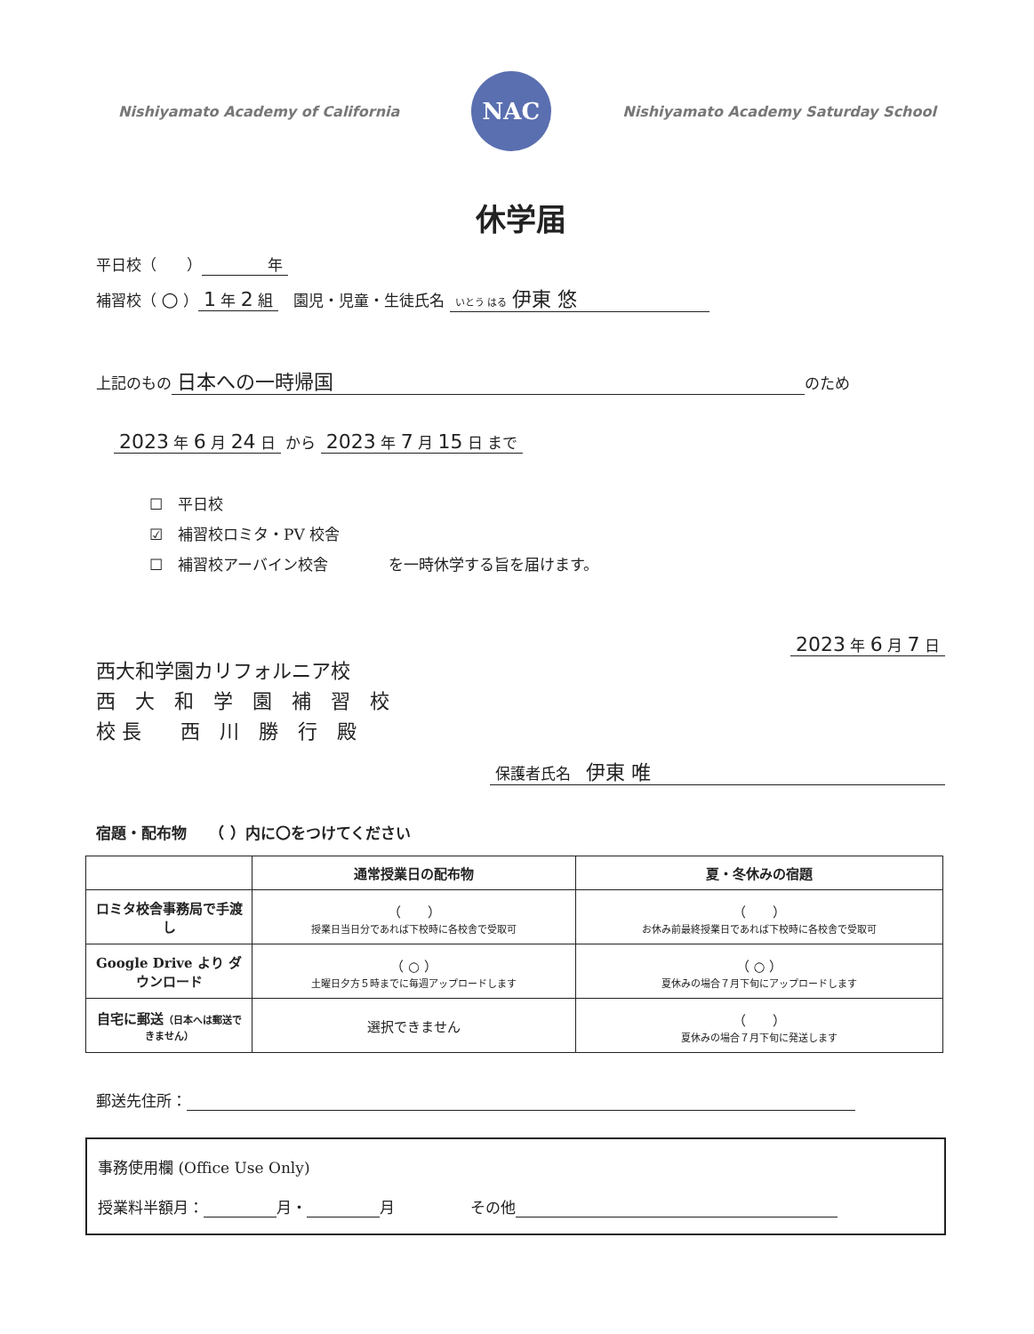Nishiyamato Academy of California
NAC
Nishiyamato Academy Saturday School
休学届
平日校（　　）　　　　年
補習校（ ○ ） 1 年 2 組　園児・児童・生徒氏名 いとう はる 伊東 悠
上記のもの 日本への一時帰国 のため
2023 年 6 月 24 日 から 2023 年 7 月 15 日 まで
☐　平日校
☑　補習校ロミタ・PV 校舎
☐　補習校アーバイン校舎　　　　を一時休学する旨を届けます。
2023 年 6 月 7 日
西大和学園カリフォルニア校
西　大　和　学　園　補　習　校
校 長　　西　川　勝　行　殿
保護者氏名　伊東 唯
宿題・配布物　　（ ）内に〇をつけてください
| | 通常授業日の配布物 | 夏・冬休みの宿題 |
| --- | --- | --- |
| ロミタ校舎事務局で手渡し | （ ） 授業日当日分であれば下校時に各校舎で受取可 | （ ） お休み前最終授業日であれば下校時に各校舎で受取可 |
| Google Drive より ダウンロード | （ ○ ） 土曜日夕方５時までに毎週アップロードします | （ ○ ） 夏休みの場合７月下旬にアップロードします |
| 自宅に郵送 （日本へは郵送できません） | 選択できません | （ ） 夏休みの場合７月下旬に発送します |
郵送先住所：
事務使用欄 (Office Use Only)
授業料半額月： 月・ 月　　　　　その他